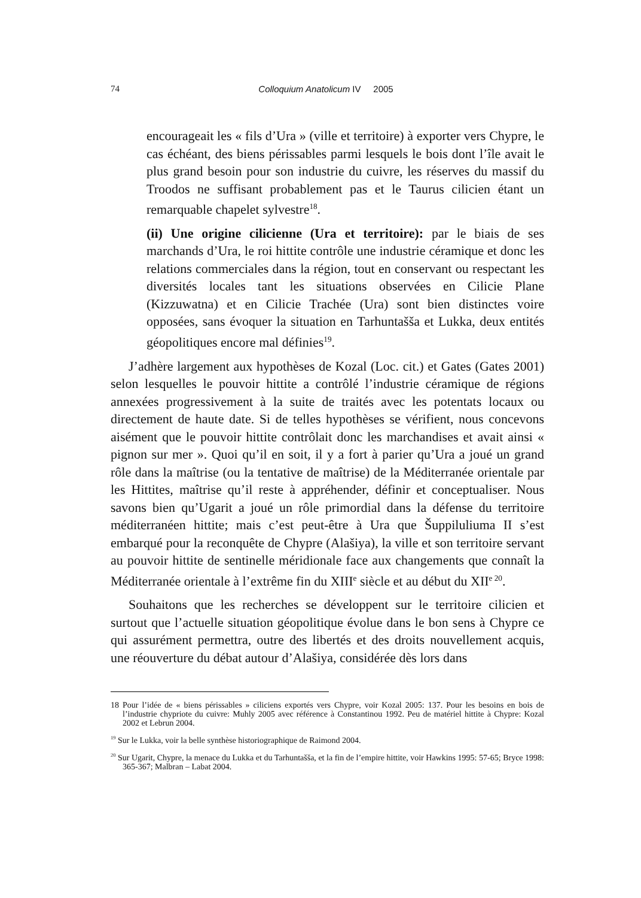74 Colloquium Anatolicum IV 2005
encourageait les « fils d’Ura » (ville et territoire) à exporter vers Chypre, le cas échéant, des biens périssables parmi lesquels le bois dont l’île avait le plus grand besoin pour son industrie du cuivre, les réserves du massif du Troodos ne suffisant probablement pas et le Taurus cilicien étant un remarquable chapelet sylvestre<sup>18</sup>.
(ii) Une origine cilicienne (Ura et territoire): par le biais de ses marchands d’Ura, le roi hittite contrôle une industrie céramique et donc les relations commerciales dans la région, tout en conservant ou respectant les diversités locales tant les situations observées en Cilicie Plane (Kizzuwatna) et en Cilicie Trachée (Ura) sont bien distinctes voire opposées, sans évoquer la situation en Tarhuntašša et Lukka, deux entités géopolitiques encore mal définies<sup>19</sup>.
J’adhère largement aux hypothèses de Kozal (Loc. cit.) et Gates (Gates 2001) selon lesquelles le pouvoir hittite a contrôlé l’industrie céramique de régions annexées progressivement à la suite de traités avec les potentats locaux ou directement de haute date. Si de telles hypothèses se vérifient, nous concevons aisément que le pouvoir hittite contrôlait donc les marchandises et avait ainsi « pignon sur mer ». Quoi qu’il en soit, il y a fort à parier qu’Ura a joué un grand rôle dans la maîtrise (ou la tentative de maîtrise) de la Méditerranée orientale par les Hittites, maîtrise qu’il reste à appréhender, définir et conceptualiser. Nous savons bien qu’Ugarit a joué un rôle primordial dans la défense du territoire méditerranéen hittite; mais c’est peut-être à Ura que Šuppiluliuma II s’est embarqué pour la reconquête de Chypre (Alašiya), la ville et son territoire servant au pouvoir hittite de sentinelle méridionale face aux changements que connaît la Méditerranée orientale à l’extrême fin du XIII<sup>e</sup> siècle et au début du XII<sup>e 20</sup>.
Souhaitons que les recherches se développent sur le territoire cilicien et surtout que l’actuelle situation géopolitique évolue dans le bon sens à Chypre ce qui assurément permettra, outre des libertés et des droits nouvellement acquis, une réouverture du débat autour d’Alašiya, considérée dès lors dans
18 Pour l’idée de « biens périssables » ciliciens exportés vers Chypre, voir Kozal 2005: 137. Pour les besoins en bois de l’industrie chypriote du cuivre: Muhly 2005 avec référence à Constantinou 1992. Peu de matériel hittite à Chypre: Kozal 2002 et Lebrun 2004.
<sup>19</sup> Sur le Lukka, voir la belle synthèse historiographique de Raimond 2004.
<sup>20</sup> Sur Ugarit, Chypre, la menace du Lukka et du Tarhuntašša, et la fin de l’empire hittite, voir Hawkins 1995: 57-65; Bryce 1998: 365-367; Malbran – Labat 2004.